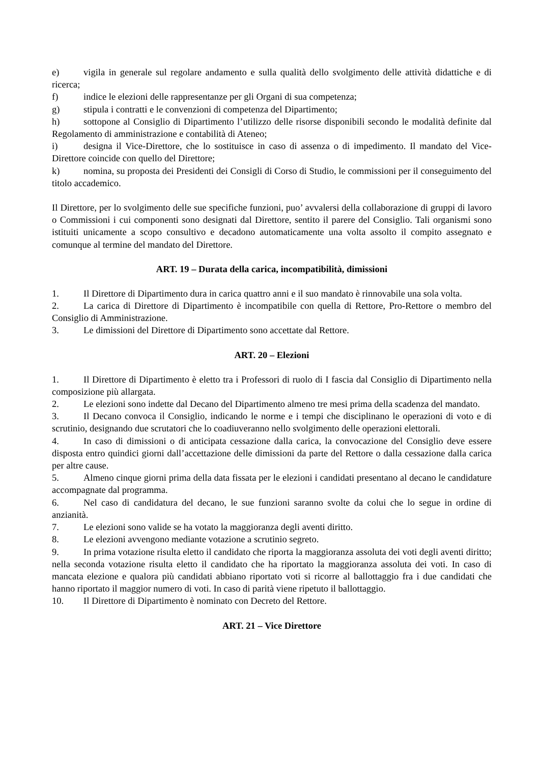e) vigila in generale sul regolare andamento e sulla qualità dello svolgimento delle attività didattiche e di ricerca;
f) indice le elezioni delle rappresentanze per gli Organi di sua competenza;
g) stipula i contratti e le convenzioni di competenza del Dipartimento;
h) sottopone al Consiglio di Dipartimento l’utilizzo delle risorse disponibili secondo le modalità definite dal Regolamento di amministrazione e contabilità di Ateneo;
i) designa il Vice-Direttore, che lo sostituisce in caso di assenza o di impedimento. Il mandato del Vice-Direttore coincide con quello del Direttore;
k) nomina, su proposta dei Presidenti dei Consigli di Corso di Studio, le commissioni per il conseguimento del titolo accademico.
Il Direttore, per lo svolgimento delle sue specifiche funzioni, puo’ avvalersi della collaborazione di gruppi di lavoro o Commissioni i cui componenti sono designati dal Direttore, sentito il parere del Consiglio. Tali organismi sono istituiti unicamente a scopo consultivo e decadono automaticamente una volta assolto il compito assegnato e comunque al termine del mandato del Direttore.
ART. 19 – Durata della carica, incompatibilità, dimissioni
1. Il Direttore di Dipartimento dura in carica quattro anni e il suo mandato è rinnovabile una sola volta.
2. La carica di Direttore di Dipartimento è incompatibile con quella di Rettore, Pro-Rettore o membro del Consiglio di Amministrazione.
3. Le dimissioni del Direttore di Dipartimento sono accettate dal Rettore.
ART. 20 – Elezioni
1. Il Direttore di Dipartimento è eletto tra i Professori di ruolo di I fascia dal Consiglio di Dipartimento nella composizione più allargata.
2. Le elezioni sono indette dal Decano del Dipartimento almeno tre mesi prima della scadenza del mandato.
3. Il Decano convoca il Consiglio, indicando le norme e i tempi che disciplinano le operazioni di voto e di scrutinio, designando due scrutatori che lo coadiuveranno nello svolgimento delle operazioni elettorali.
4. In caso di dimissioni o di anticipata cessazione dalla carica, la convocazione del Consiglio deve essere disposta entro quindici giorni dall’accettazione delle dimissioni da parte del Rettore o dalla cessazione dalla carica per altre cause.
5. Almeno cinque giorni prima della data fissata per le elezioni i candidati presentano al decano le candidature accompagnate dal programma.
6. Nel caso di candidatura del decano, le sue funzioni saranno svolte da colui che lo segue in ordine di anzianità.
7. Le elezioni sono valide se ha votato la maggioranza degli aventi diritto.
8. Le elezioni avvengono mediante votazione a scrutinio segreto.
9. In prima votazione risulta eletto il candidato che riporta la maggioranza assoluta dei voti degli aventi diritto; nella seconda votazione risulta eletto il candidato che ha riportato la maggioranza assoluta dei voti. In caso di mancata elezione e qualora più candidati abbiano riportato voti si ricorre al ballottaggio fra i due candidati che hanno riportato il maggior numero di voti. In caso di parità viene ripetuto il ballottaggio.
10. Il Direttore di Dipartimento è nominato con Decreto del Rettore.
ART. 21 – Vice Direttore